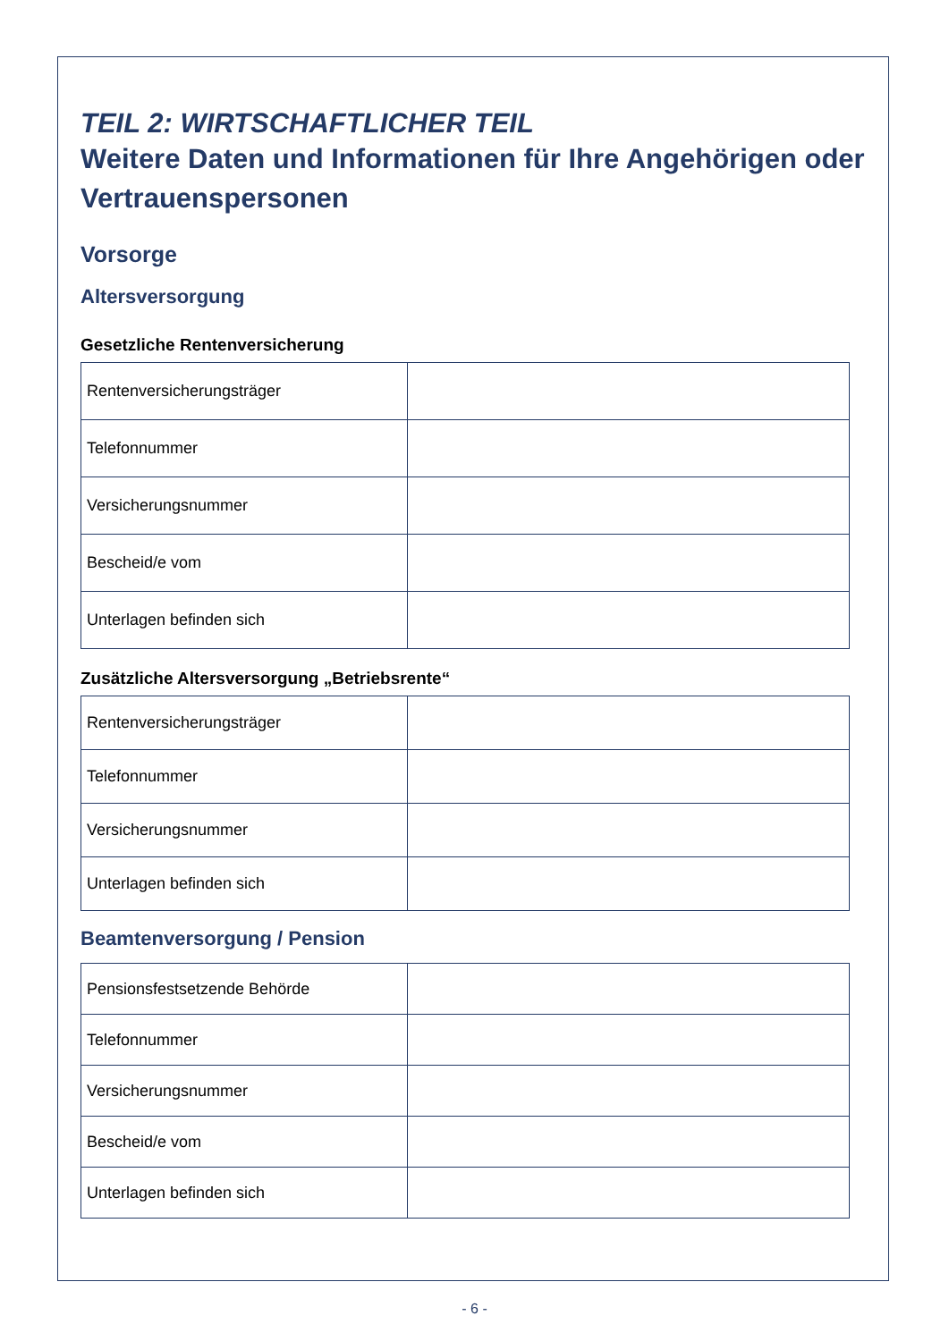TEIL 2: WIRTSCHAFTLICHER TEIL
Weitere Daten und Informationen für Ihre Angehörigen oder Vertrauenspersonen
Vorsorge
Altersversorgung
Gesetzliche Rentenversicherung
| Rentenversicherungsträger | |
| Telefonnummer | |
| Versicherungsnummer | |
| Bescheid/e vom | |
| Unterlagen befinden sich | |
Zusätzliche Altersversorgung „Betriebsrente“
| Rentenversicherungsträger | |
| Telefonnummer | |
| Versicherungsnummer | |
| Unterlagen befinden sich | |
Beamtenversorgung / Pension
| Pensionsfestsetzende Behörde | |
| Telefonnummer | |
| Versicherungsnummer | |
| Bescheid/e vom | |
| Unterlagen befinden sich | |
- 6 -